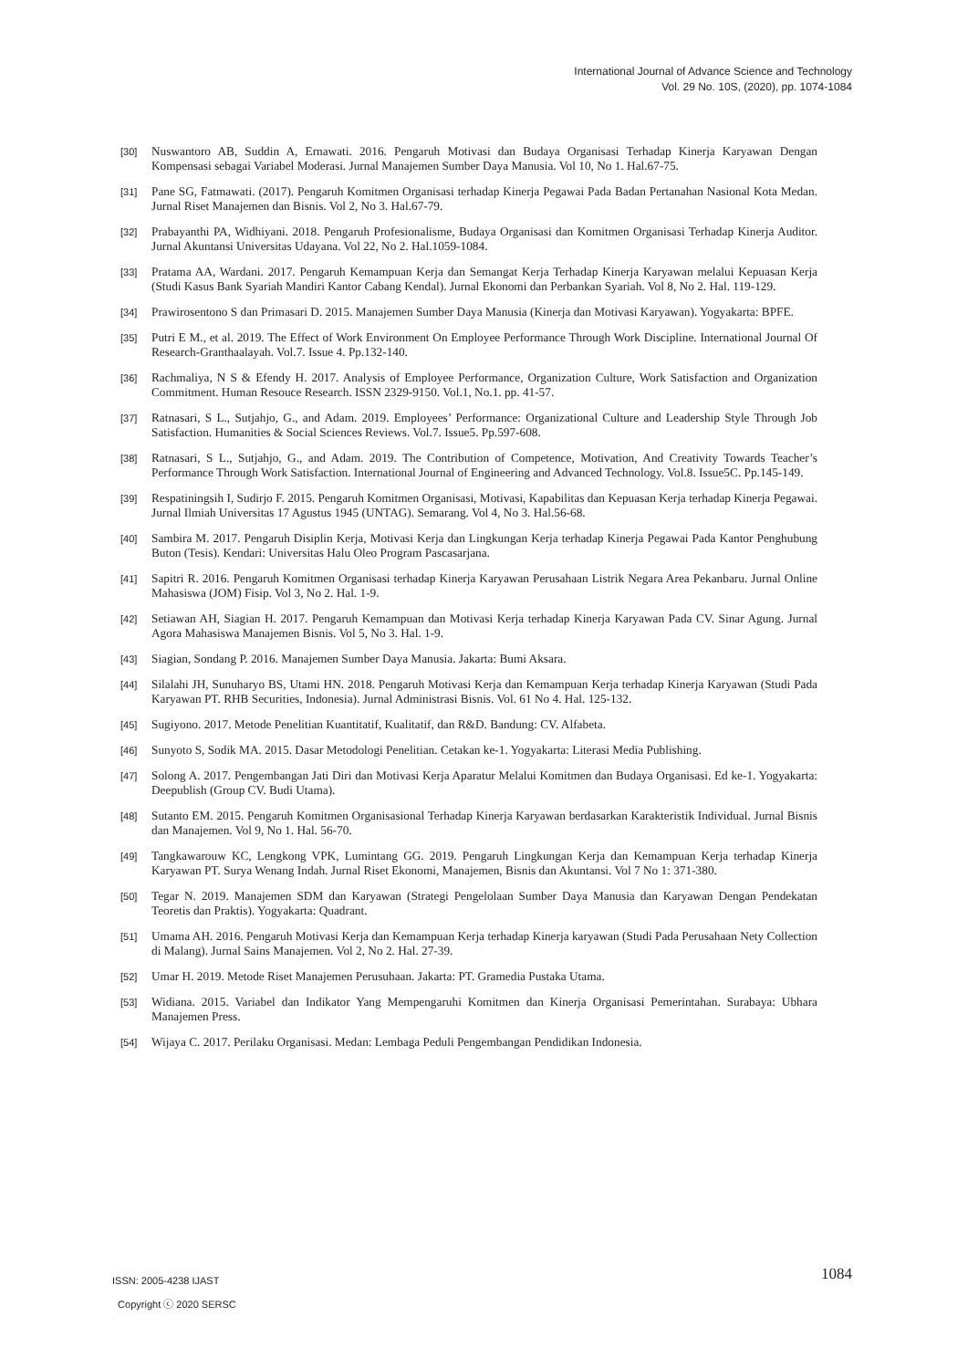International Journal of Advance Science and Technology
Vol. 29 No. 10S, (2020), pp. 1074-1084
[30] Nuswantoro AB, Suddin A, Ernawati. 2016. Pengaruh Motivasi dan Budaya Organisasi Terhadap Kinerja Karyawan Dengan Kompensasi sebagai Variabel Moderasi. Jurnal Manajemen Sumber Daya Manusia. Vol 10, No 1. Hal.67-75.
[31] Pane SG, Fatmawati. (2017). Pengaruh Komitmen Organisasi terhadap Kinerja Pegawai Pada Badan Pertanahan Nasional Kota Medan. Jurnal Riset Manajemen dan Bisnis. Vol 2, No 3. Hal.67-79.
[32] Prabayanthi PA, Widhiyani. 2018. Pengaruh Profesionalisme, Budaya Organisasi dan Komitmen Organisasi Terhadap Kinerja Auditor. Jurnal Akuntansi Universitas Udayana. Vol 22, No 2. Hal.1059-1084.
[33] Pratama AA, Wardani. 2017. Pengaruh Kemampuan Kerja dan Semangat Kerja Terhadap Kinerja Karyawan melalui Kepuasan Kerja (Studi Kasus Bank Syariah Mandiri Kantor Cabang Kendal). Jurnal Ekonomi dan Perbankan Syariah. Vol 8, No 2. Hal. 119-129.
[34] Prawirosentono S dan Primasari D. 2015. Manajemen Sumber Daya Manusia (Kinerja dan Motivasi Karyawan). Yogyakarta: BPFE.
[35] Putri E M., et al. 2019. The Effect of Work Environment On Employee Performance Through Work Discipline. International Journal Of Research-Granthaalayah. Vol.7. Issue 4. Pp.132-140.
[36] Rachmaliya, N S & Efendy H. 2017. Analysis of Employee Performance, Organization Culture, Work Satisfaction and Organization Commitment. Human Resouce Research. ISSN 2329-9150. Vol.1, No.1. pp. 41-57.
[37] Ratnasari, S L., Sutjahjo, G., and Adam. 2019. Employees’ Performance: Organizational Culture and Leadership Style Through Job Satisfaction. Humanities & Social Sciences Reviews. Vol.7. Issue5. Pp.597-608.
[38] Ratnasari, S L., Sutjahjo, G., and Adam. 2019. The Contribution of Competence, Motivation, And Creativity Towards Teacher’s Performance Through Work Satisfaction. International Journal of Engineering and Advanced Technology. Vol.8. Issue5C. Pp.145-149.
[39] Respatiningsih I, Sudirjo F. 2015. Pengaruh Komitmen Organisasi, Motivasi, Kapabilitas dan Kepuasan Kerja terhadap Kinerja Pegawai. Jurnal Ilmiah Universitas 17 Agustus 1945 (UNTAG). Semarang. Vol 4, No 3. Hal.56-68.
[40] Sambira M. 2017. Pengaruh Disiplin Kerja, Motivasi Kerja dan Lingkungan Kerja terhadap Kinerja Pegawai Pada Kantor Penghubung Buton (Tesis). Kendari: Universitas Halu Oleo Program Pascasarjana.
[41] Sapitri R. 2016. Pengaruh Komitmen Organisasi terhadap Kinerja Karyawan Perusahaan Listrik Negara Area Pekanbaru. Jurnal Online Mahasiswa (JOM) Fisip. Vol 3, No 2. Hal. 1-9.
[42] Setiawan AH, Siagian H. 2017. Pengaruh Kemampuan dan Motivasi Kerja terhadap Kinerja Karyawan Pada CV. Sinar Agung. Jurnal Agora Mahasiswa Manajemen Bisnis. Vol 5, No 3. Hal. 1-9.
[43] Siagian, Sondang P. 2016. Manajemen Sumber Daya Manusia. Jakarta: Bumi Aksara.
[44] Silalahi JH, Sunuharyo BS, Utami HN. 2018. Pengaruh Motivasi Kerja dan Kemampuan Kerja terhadap Kinerja Karyawan (Studi Pada Karyawan PT. RHB Securities, Indonesia). Jurnal Administrasi Bisnis. Vol. 61 No 4. Hal. 125-132.
[45] Sugiyono. 2017. Metode Penelitian Kuantitatif, Kualitatif, dan R&D. Bandung: CV. Alfabeta.
[46] Sunyoto S, Sodik MA. 2015. Dasar Metodologi Penelitian. Cetakan ke-1. Yogyakarta: Literasi Media Publishing.
[47] Solong A. 2017. Pengembangan Jati Diri dan Motivasi Kerja Aparatur Melalui Komitmen dan Budaya Organisasi. Ed ke-1. Yogyakarta: Deepublish (Group CV. Budi Utama).
[48] Sutanto EM. 2015. Pengaruh Komitmen Organisasional Terhadap Kinerja Karyawan berdasarkan Karakteristik Individual. Jurnal Bisnis dan Manajemen. Vol 9, No 1. Hal. 56-70.
[49] Tangkawarouw KC, Lengkong VPK, Lumintang GG. 2019. Pengaruh Lingkungan Kerja dan Kemampuan Kerja terhadap Kinerja Karyawan PT. Surya Wenang Indah. Jurnal Riset Ekonomi, Manajemen, Bisnis dan Akuntansi. Vol 7 No 1: 371-380.
[50] Tegar N. 2019. Manajemen SDM dan Karyawan (Strategi Pengelolaan Sumber Daya Manusia dan Karyawan Dengan Pendekatan Teoretis dan Praktis). Yogyakarta: Quadrant.
[51] Umama AH. 2016. Pengaruh Motivasi Kerja dan Kemampuan Kerja terhadap Kinerja karyawan (Studi Pada Perusahaan Nety Collection di Malang). Jurnal Sains Manajemen. Vol 2, No 2. Hal. 27-39.
[52] Umar H. 2019. Metode Riset Manajemen Perusuhaan. Jakarta: PT. Gramedia Pustaka Utama.
[53] Widiana. 2015. Variabel dan Indikator Yang Mempengaruhi Komitmen dan Kinerja Organisasi Pemerintahan. Surabaya: Ubhara Manajemen Press.
[54] Wijaya C. 2017. Perilaku Organisasi. Medan: Lembaga Peduli Pengembangan Pendidikan Indonesia.
ISSN: 2005-4238 IJAST
Copyright ⓒ 2020 SERSC
1084